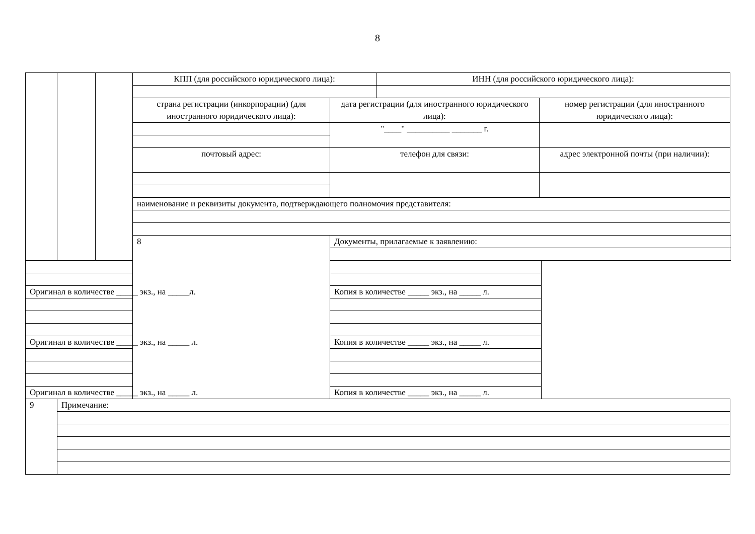8
| | | | КПП (для российского юридического лица): | | ИНН (для российского юридического лица): | | |
| | | | страна регистрации (инкорпорации) (для иностранного юридического лица): | дата регистрации (для иностранного юридического лица): | | номер регистрации (для иностранного юридического лица): | |
| | | | | "____" __________ _______ г. | | | |
| | | | почтовый адрес: | телефон для связи: | | адрес электронной почты (при наличии): | |
| | | | наименование и реквизиты документа, подтверждающего полномочия представителя: | | | | |
| | | | 8 | Документы, прилагаемые к заявлению: | | | |
| Оригинал в количестве _____ экз., на _____л. | | | | Копия в количестве _____ экз., на _____ л. | | | |
| Оригинал в количестве _____ экз., на _____ л. | | | | Копия в количестве _____ экз., на _____ л. | | | |
| Оригинал в количестве _____ экз., на _____ л. | | | | Копия в количестве _____ экз., на _____ л. | | | |
| 9 | Примечание: | | | | | | |